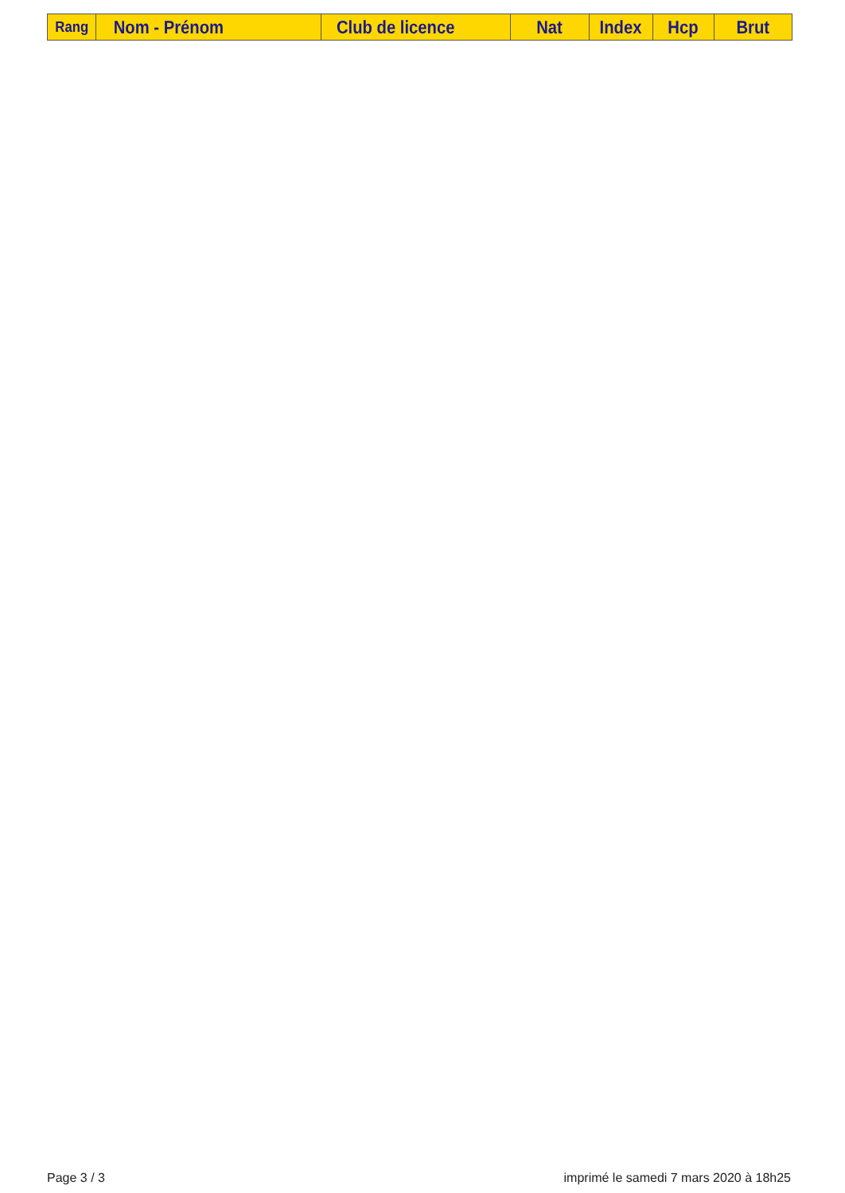| Rang | Nom - Prénom | Club de licence | Nat | Index | Hcp | Brut |
| --- | --- | --- | --- | --- | --- | --- |
Page 3 / 3 imprimé le samedi 7 mars 2020 à 18h25